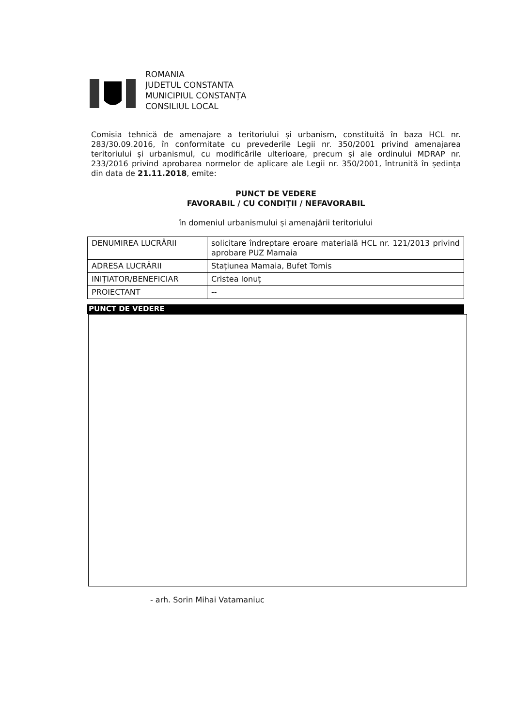ROMANIA
JUDETUL CONSTANTA
MUNICIPIUL CONSTANȚA
CONSILIUL LOCAL
Comisia tehnică de amenajare a teritoriului și urbanism, constituită în baza HCL nr. 283/30.09.2016, în conformitate cu prevederile Legii nr. 350/2001 privind amenajarea teritoriului și urbanismul, cu modificările ulterioare, precum și ale ordinului MDRAP nr. 233/2016 privind aprobarea normelor de aplicare ale Legii nr. 350/2001, întrunită în ședința din data de 21.11.2018, emite:
PUNCT DE VEDERE
FAVORABIL / CU CONDIȚII / NEFAVORABIL
în domeniul urbanismului și amenajării teritoriului
| DENUMIREA LUCRĂRII | solicitare îndreptare eroare materială HCL nr. 121/2013 privind aprobare PUZ Mamaia |
| ADRESA LUCRĂRII | Stațiunea Mamaia, Bufet Tomis |
| INIȚIATOR/BENEFICIAR | Cristea Ionuț |
| PROIECTANT | -- |
PUNCT DE VEDERE
- arh. Sorin Mihai Vatamaniuc